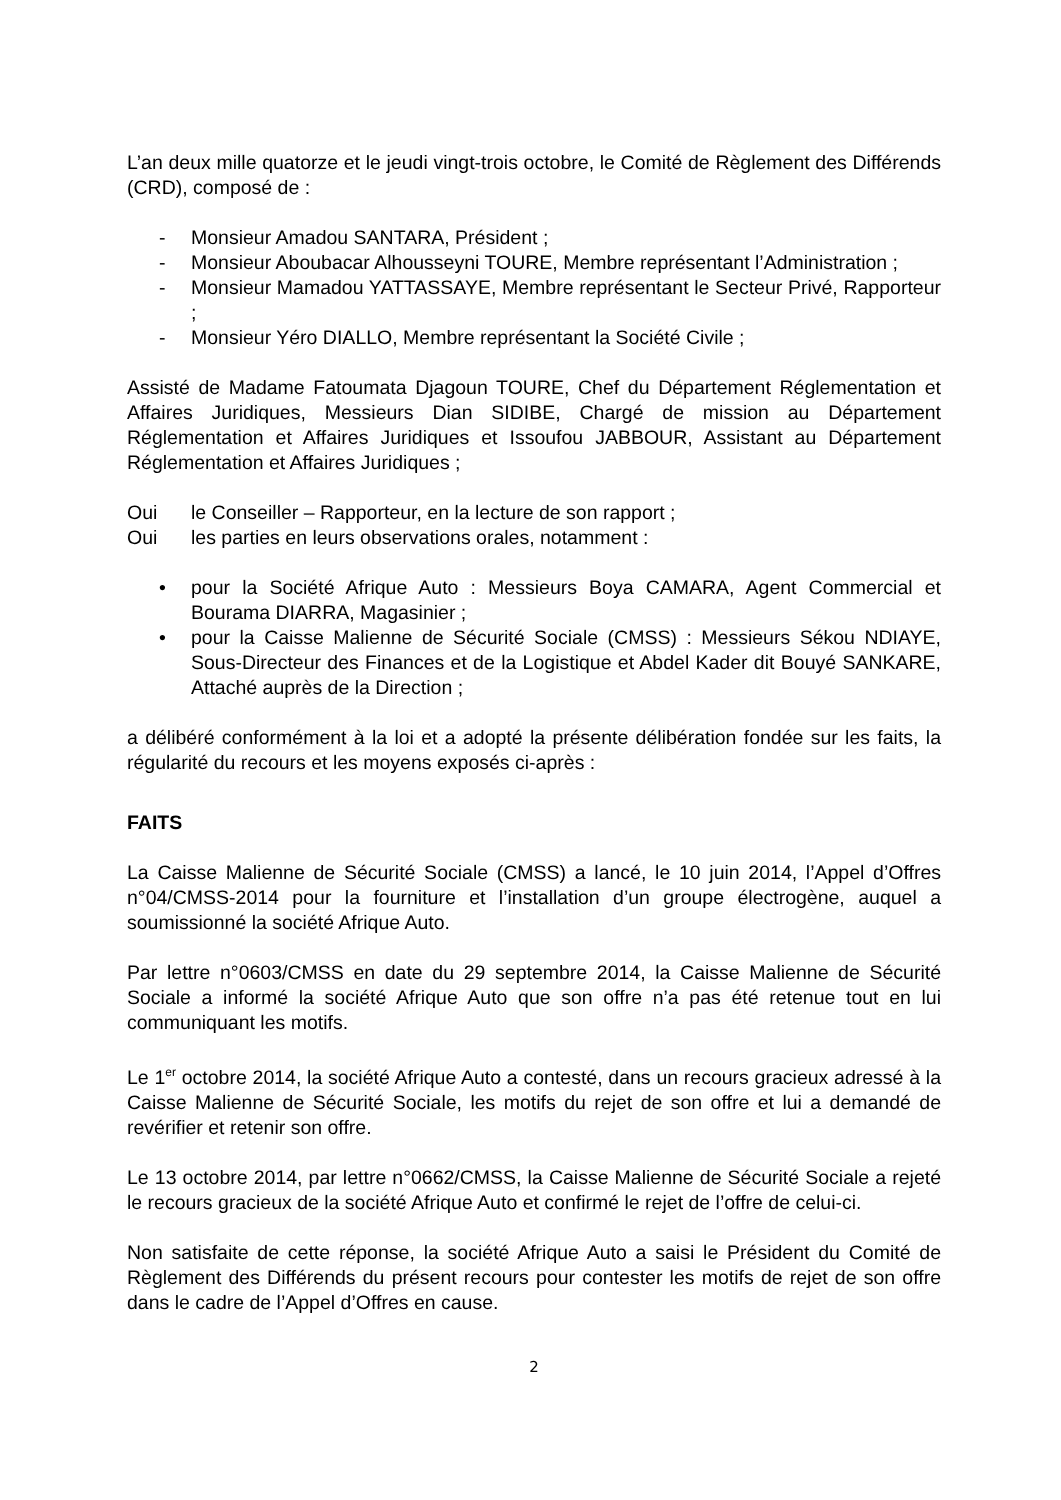L’an deux mille quatorze et le jeudi vingt-trois octobre, le Comité de Règlement des Différends (CRD), composé de :
- Monsieur Amadou SANTARA, Président ;
- Monsieur Aboubacar Alhousseyni TOURE, Membre représentant l’Administration ;
- Monsieur Mamadou YATTASSAYE, Membre représentant le Secteur Privé, Rapporteur ;
- Monsieur Yéro DIALLO, Membre représentant la Société Civile ;
Assisté de Madame Fatoumata Djagoun TOURE, Chef du Département Réglementation et Affaires Juridiques, Messieurs Dian SIDIBE, Chargé de mission au Département Réglementation et Affaires Juridiques et Issoufou JABBOUR, Assistant au Département Réglementation et Affaires Juridiques ;
Oui le Conseiller – Rapporteur, en la lecture de son rapport ;
Oui les parties en leurs observations orales, notamment :
• pour la Société Afrique Auto : Messieurs Boya CAMARA, Agent Commercial et Bourama DIARRA, Magasinier ;
• pour la Caisse Malienne de Sécurité Sociale (CMSS) : Messieurs Sékou NDIAYE, Sous-Directeur des Finances et de la Logistique et Abdel Kader dit Bouyé SANKARE, Attaché auprès de la Direction ;
a délibéré conformément à la loi et a adopté la présente délibération fondée sur les faits, la régularité du recours et les moyens exposés ci-après :
FAITS
La Caisse Malienne de Sécurité Sociale (CMSS) a lancé, le 10 juin 2014, l’Appel d’Offres n°04/CMSS-2014 pour la fourniture et l’installation d’un groupe électrogène, auquel a soumissionné la société Afrique Auto.
Par lettre n°0603/CMSS en date du 29 septembre 2014, la Caisse Malienne de Sécurité Sociale a informé la société Afrique Auto que son offre n’a pas été retenue tout en lui communiquant les motifs.
Le 1<sup>er</sup> octobre 2014, la société Afrique Auto a contesté, dans un recours gracieux adressé à la Caisse Malienne de Sécurité Sociale, les motifs du rejet de son offre et lui a demandé de revérifier et retenir son offre.
Le 13 octobre 2014, par lettre n°0662/CMSS, la Caisse Malienne de Sécurité Sociale a rejeté le recours gracieux de la société Afrique Auto et confirmé le rejet de l’offre de celui-ci.
Non satisfaite de cette réponse, la société Afrique Auto a saisi le Président du Comité de Règlement des Différends du présent recours pour contester les motifs de rejet de son offre dans le cadre de l’Appel d’Offres en cause.
2